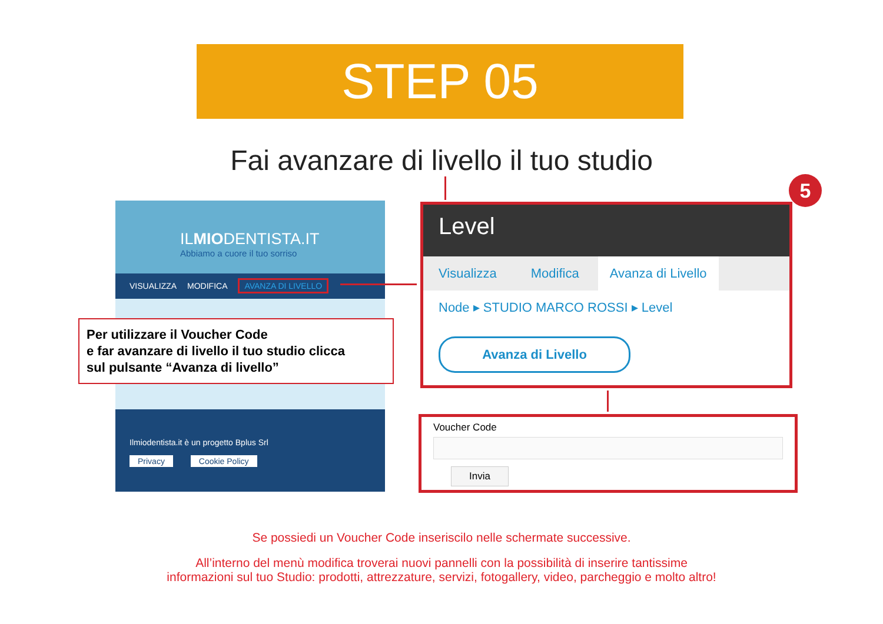STEP 05
Fai avanzare di livello il tuo studio
ILMIODENTISTA.IT
Abbiamo a cuore il tuo sorriso
VISUALIZZA MODIFICA AVANZA DI LIVELLO
Ilmiodentista.it è un progetto Bplus Srl
Privacy Cookie Policy
Per utilizzare il Voucher Code
e far avanzare di livello il tuo studio clicca
sul pulsante “Avanza di livello”
Level
Visualizza Modifica Avanza di Livello
Node ▸ STUDIO MARCO ROSSI ▸ Level
Avanza di Livello
5
Voucher Code
Invia
Se possiedi un Voucher Code inseriscilo nelle schermate successive.
All’interno del menù modifica troverai nuovi pannelli con la possibilità di inserire tantissime
informazioni sul tuo Studio: prodotti, attrezzature, servizi, fotogallery, video, parcheggio e molto altro!